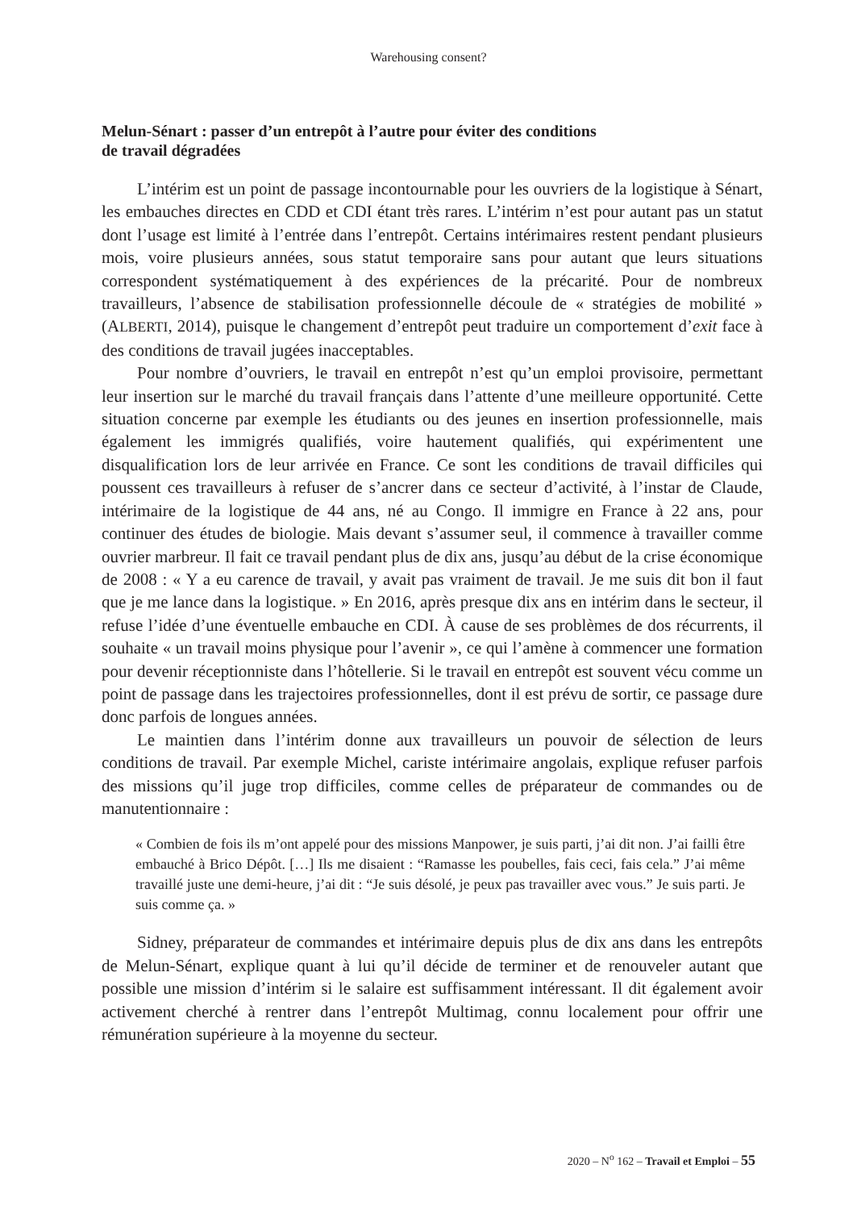Warehousing consent?
Melun-Sénart : passer d’un entrepôt à l’autre pour éviter des conditions
de travail dégradées
L’intérim est un point de passage incontournable pour les ouvriers de la logistique à Sénart, les embauches directes en CDD et CDI étant très rares. L’intérim n’est pour autant pas un statut dont l’usage est limité à l’entrée dans l’entrepôt. Certains intérimaires restent pendant plusieurs mois, voire plusieurs années, sous statut temporaire sans pour autant que leurs situations correspondent systématiquement à des expériences de la précarité. Pour de nombreux travailleurs, l’absence de stabilisation professionnelle découle de « stratégies de mobilité » (ALBERTI, 2014), puisque le changement d’entrepôt peut traduire un comportement d’exit face à des conditions de travail jugées inacceptables.
Pour nombre d’ouvriers, le travail en entrepôt n’est qu’un emploi provisoire, permettant leur insertion sur le marché du travail français dans l’attente d’une meilleure opportunité. Cette situation concerne par exemple les étudiants ou des jeunes en insertion professionnelle, mais également les immigrés qualifiés, voire hautement qualifiés, qui expérimentent une disqualification lors de leur arrivée en France. Ce sont les conditions de travail difficiles qui poussent ces travailleurs à refuser de s’ancrer dans ce secteur d’activité, à l’instar de Claude, intérimaire de la logistique de 44 ans, né au Congo. Il immigre en France à 22 ans, pour continuer des études de biologie. Mais devant s’assumer seul, il commence à travailler comme ouvrier marbreur. Il fait ce travail pendant plus de dix ans, jusqu’au début de la crise économique de 2008 : « Y a eu carence de travail, y avait pas vraiment de travail. Je me suis dit bon il faut que je me lance dans la logistique. » En 2016, après presque dix ans en intérim dans le secteur, il refuse l’idée d’une éventuelle embauche en CDI. À cause de ses problèmes de dos récurrents, il souhaite « un travail moins physique pour l’avenir », ce qui l’amène à commencer une formation pour devenir réceptionniste dans l’hôtellerie. Si le travail en entrepôt est souvent vécu comme un point de passage dans les trajectoires professionnelles, dont il est prévu de sortir, ce passage dure donc parfois de longues années.
Le maintien dans l’intérim donne aux travailleurs un pouvoir de sélection de leurs conditions de travail. Par exemple Michel, cariste intérimaire angolais, explique refuser parfois des missions qu’il juge trop difficiles, comme celles de préparateur de commandes ou de manutentionnaire :
« Combien de fois ils m’ont appelé pour des missions Manpower, je suis parti, j’ai dit non. J’ai failli être embauché à Brico Dépôt. […] Ils me disaient : “Ramasse les poubelles, fais ceci, fais cela.” J’ai même travaillé juste une demi-heure, j’ai dit : “Je suis désolé, je peux pas travailler avec vous.” Je suis parti. Je suis comme ça. »
Sidney, préparateur de commandes et intérimaire depuis plus de dix ans dans les entrepôts de Melun-Sénart, explique quant à lui qu’il décide de terminer et de renouveler autant que possible une mission d’intérim si le salaire est suffisamment intéressant. Il dit également avoir activement cherché à rentrer dans l’entrepôt Multimag, connu localement pour offrir une rémunération supérieure à la moyenne du secteur.
2020 – N<sup>o</sup> 162 – Travail et Emploi – 55